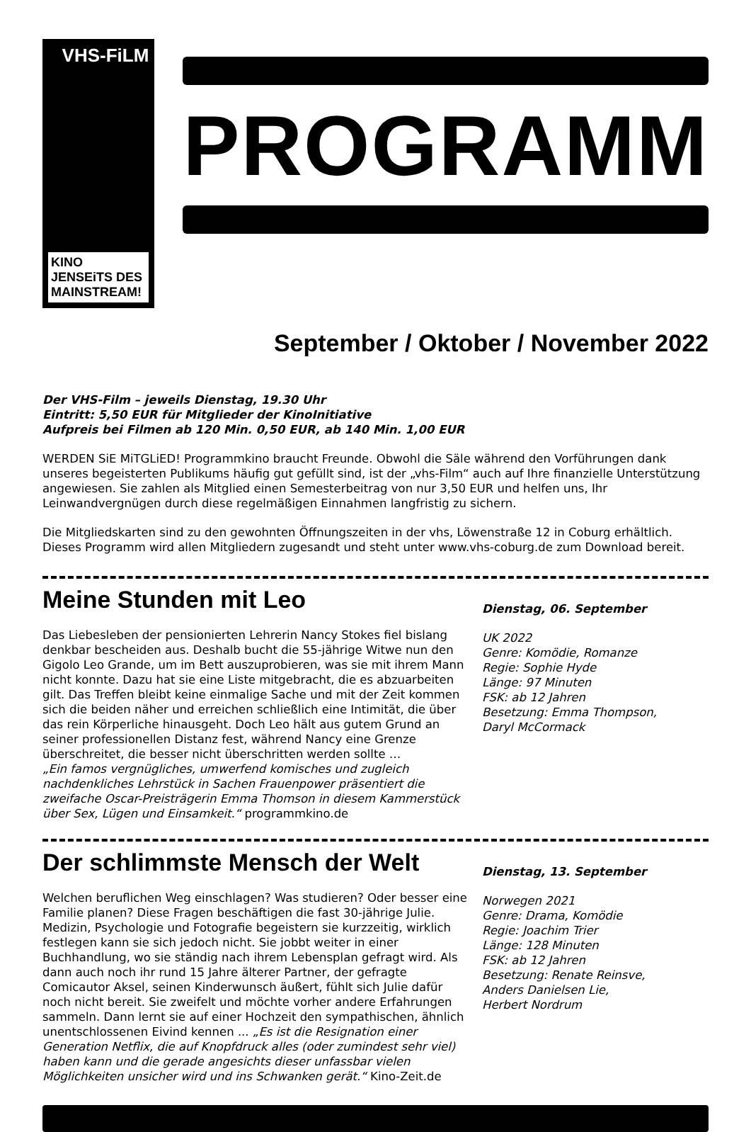VHS-FiLM
KINO JENSEiTS DES MAINSTREAM!
PROGRAMM
September / Oktober / November 2022
Der VHS-Film – jeweils Dienstag, 19.30 Uhr
Eintritt: 5,50 EUR für Mitglieder der KinoInitiative
Aufpreis bei Filmen ab 120 Min. 0,50 EUR, ab 140 Min. 1,00 EUR
WERDEN SiE MiTGLiED! Programmkino braucht Freunde. Obwohl die Säle während den Vorführungen dank unseres begeisterten Publikums häufig gut gefüllt sind, ist der „vhs-Film“ auch auf Ihre finanzielle Unterstützung angewiesen. Sie zahlen als Mitglied einen Semesterbeitrag von nur 3,50 EUR und helfen uns, Ihr Leinwandvergnügen durch diese regelmäßigen Einnahmen langfristig zu sichern.
Die Mitgliedskarten sind zu den gewohnten Öffnungszeiten in der vhs, Löwenstraße 12 in Coburg erhältlich.
Dieses Programm wird allen Mitgliedern zugesandt und steht unter www.vhs-coburg.de zum Download bereit.
Meine Stunden mit Leo
Das Liebesleben der pensionierten Lehrerin Nancy Stokes fiel bislang denkbar bescheiden aus. Deshalb bucht die 55-jährige Witwe nun den Gigolo Leo Grande, um im Bett auszuprobieren, was sie mit ihrem Mann nicht konnte. Dazu hat sie eine Liste mitgebracht, die es abzuarbeiten gilt. Das Treffen bleibt keine einmalige Sache und mit der Zeit kommen sich die beiden näher und erreichen schließlich eine Intimität, die über das rein Körperliche hinausgeht. Doch Leo hält aus gutem Grund an seiner professionellen Distanz fest, während Nancy eine Grenze überschreitet, die besser nicht überschritten werden sollte …
„Ein famos vergnügliches, umwerfend komisches und zugleich nachdenkliches Lehrstück in Sachen Frauenpower präsentiert die zweifache Oscar-Preisträgerin Emma Thomson in diesem Kammerstück über Sex, Lügen und Einsamkeit.“ programmkino.de
Dienstag, 06. September
UK 2022
Genre: Komödie, Romanze
Regie: Sophie Hyde
Länge: 97 Minuten
FSK: ab 12 Jahren
Besetzung: Emma Thompson,
Daryl McCormack
Der schlimmste Mensch der Welt
Welchen beruflichen Weg einschlagen? Was studieren? Oder besser eine Familie planen? Diese Fragen beschäftigen die fast 30-jährige Julie. Medizin, Psychologie und Fotografie begeistern sie kurzzeitig, wirklich festlegen kann sie sich jedoch nicht. Sie jobbt weiter in einer Buchhandlung, wo sie ständig nach ihrem Lebensplan gefragt wird. Als dann auch noch ihr rund 15 Jahre älterer Partner, der gefragte Comicautor Aksel, seinen Kinderwunsch äußert, fühlt sich Julie dafür noch nicht bereit. Sie zweifelt und möchte vorher andere Erfahrungen sammeln. Dann lernt sie auf einer Hochzeit den sympathischen, ähnlich unentschlossenen Eivind kennen ... „Es ist die Resignation einer Generation Netflix, die auf Knopfdruck alles (oder zumindest sehr viel) haben kann und die gerade angesichts dieser unfassbar vielen Möglichkeiten unsicher wird und ins Schwanken gerät.“ Kino-Zeit.de
Dienstag, 13. September
Norwegen 2021
Genre: Drama, Komödie
Regie: Joachim Trier
Länge: 128 Minuten
FSK: ab 12 Jahren
Besetzung: Renate Reinsve,
Anders Danielsen Lie,
Herbert Nordrum